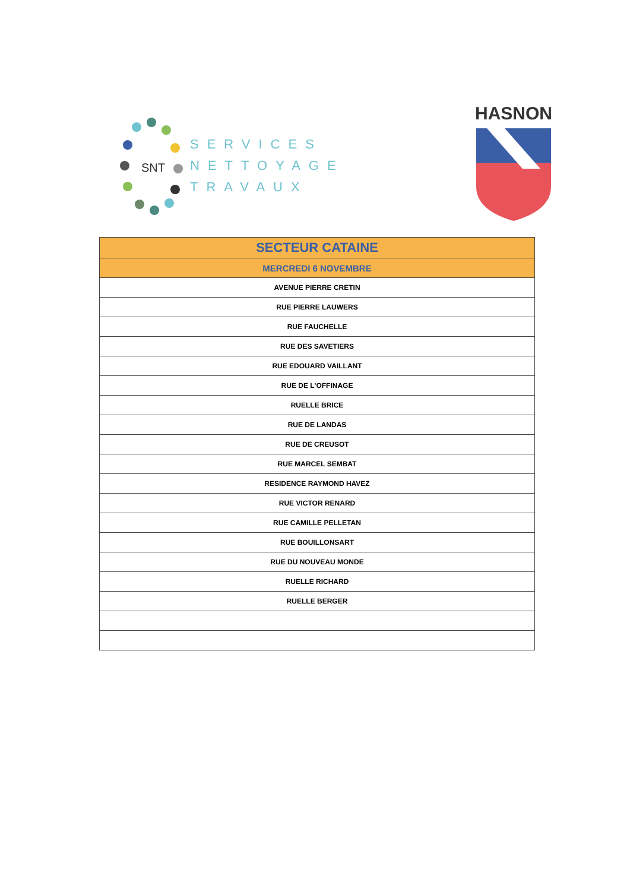SNT
SERVICES
NETTOYAGE
TRAVAUX
HASNON
| SECTEUR CATAINE |
| --- |
| MERCREDI 6 NOVEMBRE |
| AVENUE PIERRE CRETIN |
| RUE PIERRE LAUWERS |
| RUE FAUCHELLE |
| RUE DES SAVETIERS |
| RUE EDOUARD VAILLANT |
| RUE DE L'OFFINAGE |
| RUELLE BRICE |
| RUE DE LANDAS |
| RUE DE CREUSOT |
| RUE MARCEL SEMBAT |
| RESIDENCE RAYMOND HAVEZ |
| RUE VICTOR RENARD |
| RUE CAMILLE PELLETAN |
| RUE BOUILLONSART |
| RUE DU NOUVEAU MONDE |
| RUELLE RICHARD |
| RUELLE BERGER |